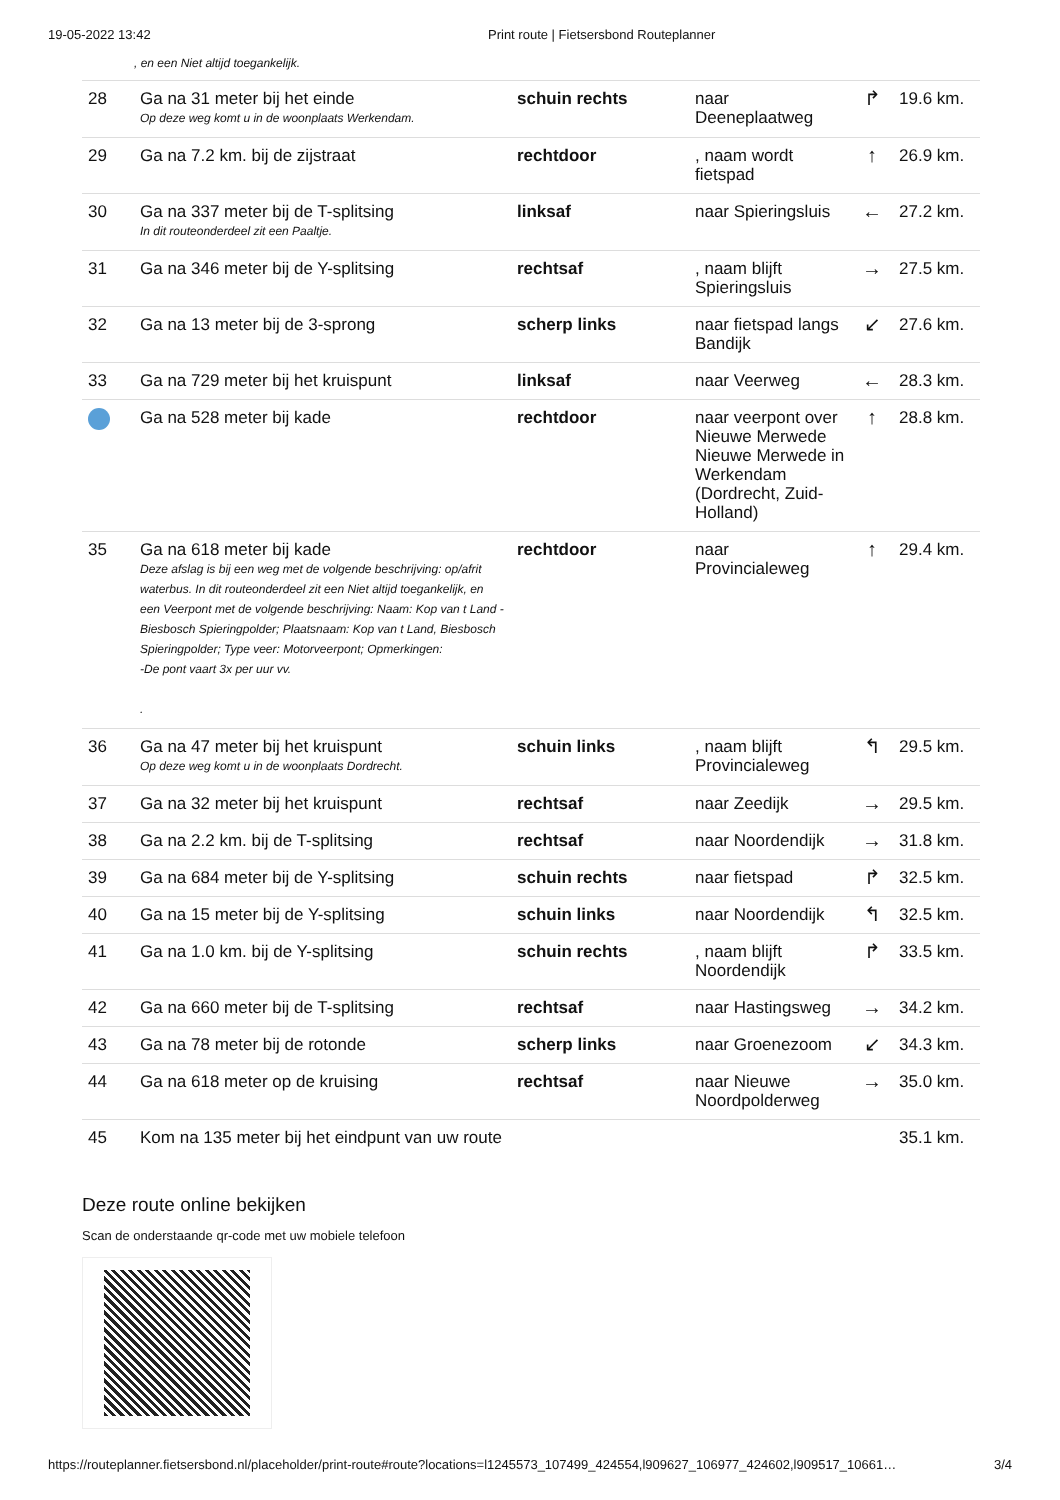19-05-2022 13:42 Print route | Fietsersbond Routeplanner
, en een Niet altijd toegankelijk.
| 28 | Ga na 31 meter bij het einde Op deze weg komt u in de woonplaats Werkendam. | schuin rechts | naar Deeneplaatweg | ↱ | 19.6 km. |
| 29 | Ga na 7.2 km. bij de zijstraat | rechtdoor | , naam wordt fietspad | ↑ | 26.9 km. |
| 30 | Ga na 337 meter bij de T-splitsing In dit routeonderdeel zit een Paaltje. | linksaf | naar Spieringsluis | ← | 27.2 km. |
| 31 | Ga na 346 meter bij de Y-splitsing | rechtsaf | , naam blijft Spieringsluis | → | 27.5 km. |
| 32 | Ga na 13 meter bij de 3-sprong | scherp links | naar fietspad langs Bandijk | ↙ | 27.6 km. |
| 33 | Ga na 729 meter bij het kruispunt | linksaf | naar Veerweg | ← | 28.3 km. |
| | Ga na 528 meter bij kade | rechtdoor | naar veerpont over Nieuwe Merwede Nieuwe Merwede in Werkendam (Dordrecht, Zuid-Holland) | ↑ | 28.8 km. |
| 35 | Ga na 618 meter bij kade Deze afslag is bij een weg met de volgende beschrijving: op/afrit waterbus. In dit routeonderdeel zit een Niet altijd toegankelijk, en een Veerpont met de volgende beschrijving: Naam: Kop van t Land - Biesbosch Spieringpolder; Plaatsnaam: Kop van t Land, Biesbosch Spieringpolder; Type veer: Motorveerpont; Opmerkingen: -De pont vaart 3x per uur vv. . | rechtdoor | naar Provincialeweg | ↑ | 29.4 km. |
| 36 | Ga na 47 meter bij het kruispunt Op deze weg komt u in de woonplaats Dordrecht. | schuin links | , naam blijft Provincialeweg | ↰ | 29.5 km. |
| 37 | Ga na 32 meter bij het kruispunt | rechtsaf | naar Zeedijk | → | 29.5 km. |
| 38 | Ga na 2.2 km. bij de T-splitsing | rechtsaf | naar Noordendijk | → | 31.8 km. |
| 39 | Ga na 684 meter bij de Y-splitsing | schuin rechts | naar fietspad | ↱ | 32.5 km. |
| 40 | Ga na 15 meter bij de Y-splitsing | schuin links | naar Noordendijk | ↰ | 32.5 km. |
| 41 | Ga na 1.0 km. bij de Y-splitsing | schuin rechts | , naam blijft Noordendijk | ↱ | 33.5 km. |
| 42 | Ga na 660 meter bij de T-splitsing | rechtsaf | naar Hastingsweg | → | 34.2 km. |
| 43 | Ga na 78 meter bij de rotonde | scherp links | naar Groenezoom | ↙ | 34.3 km. |
| 44 | Ga na 618 meter op de kruising | rechtsaf | naar Nieuwe Noordpolderweg | → | 35.0 km. |
| 45 | Kom na 135 meter bij het eindpunt van uw route | | | | 35.1 km. |
Deze route online bekijken
Scan de onderstaande qr-code met uw mobiele telefoon
https://routeplanner.fietsersbond.nl/placeholder/print-route#route?locations=l1245573_107499_424554,l909627_106977_424602,l909517_10661… 3/4